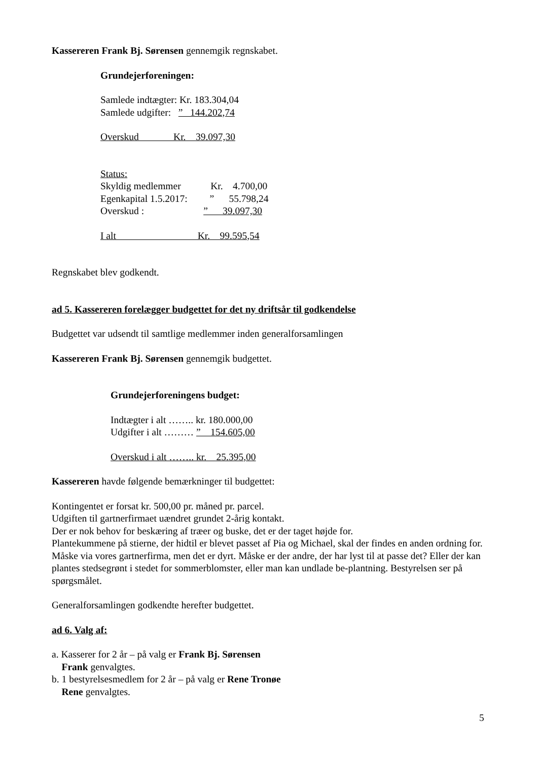Kassereren Frank Bj. Sørensen gennemgik regnskabet.
Grundejerforeningen:
Samlede indtægter: Kr. 183.304,04
Samlede udgifter:   ”   144.202,74
Overskud              Kr.    39.097,30
Status:
Skyldig medlemmer            Kr.    4.700,00
Egenkapital 1.5.2017:         ”      55.798,24
Overskud :                        ”      39.097,30
I alt                                 Kr.    99.595,54
Regnskabet blev godkendt.
ad 5. Kassereren forelægger budgettet for det ny driftsår til godkendelse
Budgettet var udsendt til samtlige medlemmer inden generalforsamlingen
Kassereren Frank Bj. Sørensen gennemgik budgettet.
Grundejerforeningens budget:
Indtægter i alt …….. kr. 180.000,00
Udgifter i alt ……… ”    154.605,00
Overskud i alt …….. kr.    25.395,00
Kassereren havde følgende bemærkninger til budgettet:
Kontingentet er forsat kr. 500,00 pr. måned pr. parcel.
Udgiften til gartnerfirmaet uændret grundet 2-årig kontakt.
Der er nok behov for beskæring af træer og buske, det er der taget højde for.
Plantekummene på stierne, der hidtil er blevet passet af Pia og Michael, skal der findes en anden ordning for. Måske via vores gartnerfirma, men det er dyrt. Måske er der andre, der har lyst til at passe det? Eller der kan plantes stedsegrønt i stedet for sommerblomster, eller man kan undlade be-plantning. Bestyrelsen ser på spørgsmålet.
Generalforsamlingen godkendte herefter budgettet.
ad 6. Valg af:
a. Kasserer for 2 år – på valg er Frank Bj. Sørensen
Frank genvalgtes.
b. 1 bestyrelsesmedlem for 2 år – på valg er Rene Tronøe
Rene genvalgtes.
5